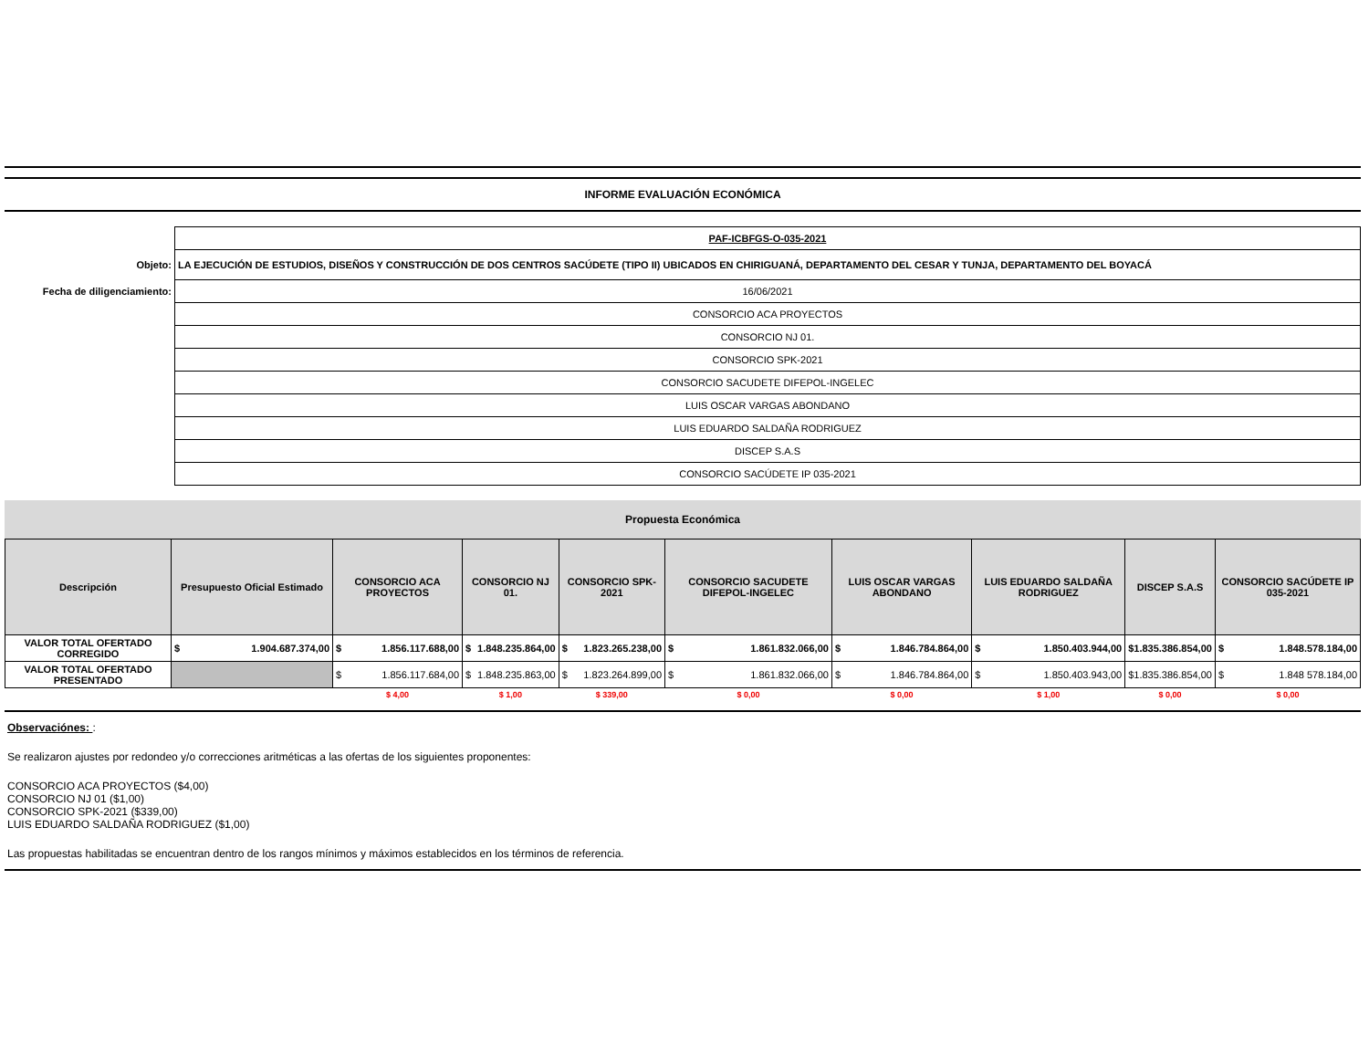INFORME EVALUACIÓN ECONÓMICA
| | PAF-ICBFGS-O-035-2021 |
| Objeto: | LA EJECUCIÓN DE ESTUDIOS, DISEÑOS Y CONSTRUCCIÓN DE DOS CENTROS SACÚDETE (TIPO II) UBICADOS EN CHIRIGUANÁ, DEPARTAMENTO DEL CESAR Y TUNJA, DEPARTAMENTO DEL BOYACÁ |
| Fecha de diligenciamiento: | 16/06/2021 |
| | CONSORCIO ACA PROYECTOS |
| | CONSORCIO NJ 01. |
| | CONSORCIO SPK-2021 |
| | CONSORCIO SACUDETE DIFEPOL-INGELEC |
| | LUIS OSCAR VARGAS ABONDANO |
| | LUIS EDUARDO SALDAÑA RODRIGUEZ |
| | DISCEP S.A.S |
| | CONSORCIO SACÚDETE IP 035-2021 |
Propuesta Económica
| Descripción | Presupuesto Oficial Estimado | CONSORCIO ACA PROYECTOS | CONSORCIO NJ 01. | CONSORCIO SPK-2021 | CONSORCIO SACUDETE DIFEPOL-INGELEC | LUIS OSCAR VARGAS ABONDANO | LUIS EDUARDO SALDAÑA RODRIGUEZ | DISCEP S.A.S | CONSORCIO SACÚDETE IP 035-2021 |
| --- | --- | --- | --- | --- | --- | --- | --- | --- | --- |
| VALOR TOTAL OFERTADO CORREGIDO | $ 1.904.687.374,00 | $ 1.856.117.688,00 | $ 1.848.235.864,00 | $ 1.823.265.238,00 | $ 1.861.832.066,00 | $ 1.846.784.864,00 | $ 1.850.403.944,00 | $ 1.835.386.854,00 | $ 1.848.578.184,00 |
| VALOR TOTAL OFERTADO PRESENTADO | | $ 1.856.117.684,00 | $ 1.848.235.863,00 | $ 1.823.264.899,00 | $ 1.861.832.066,00 | $ 1.846.784.864,00 | $ 1.850.403.943,00 | $ 1.835.386.854,00 | $ 1.848 578.184,00 |
| | | $ 4,00 | $ 1,00 | $ 339,00 | $ 0,00 | $ 0,00 | $ 1,00 | $ 0,00 | $ 0,00 |
Observaciónes: :
Se realizaron ajustes por redondeo y/o correcciones aritméticas a las ofertas de los siguientes proponentes:
CONSORCIO ACA PROYECTOS ($4,00)
CONSORCIO NJ 01 ($1,00)
CONSORCIO SPK-2021 ($339,00)
LUIS EDUARDO SALDAÑA RODRIGUEZ ($1,00)
Las propuestas habilitadas se encuentran dentro de los rangos mínimos y máximos establecidos en los términos de referencia.